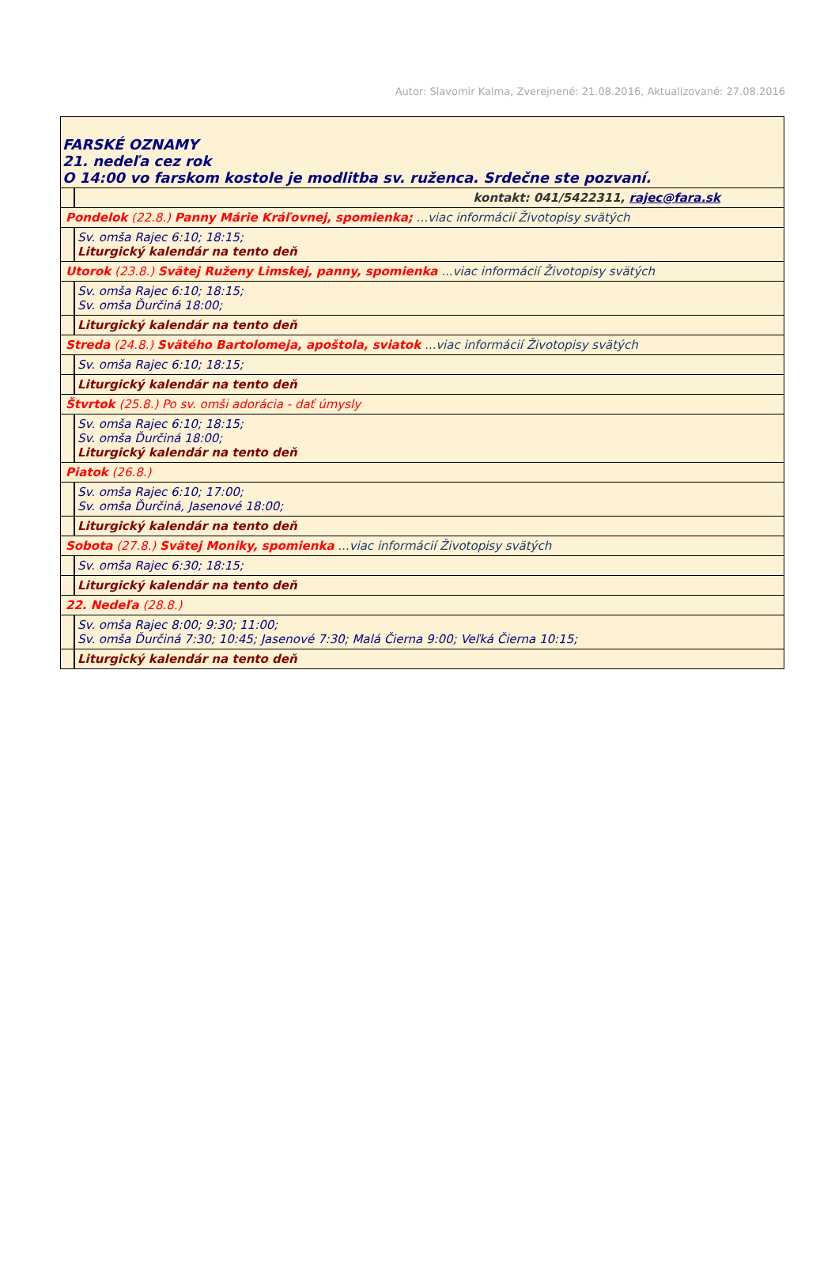Autor: Slavomir Kalma, Zverejnené: 21.08.2016, Aktualizované: 27.08.2016
| FARSKÉ OZNAMY 21. nedeľa cez rok O 14:00 vo farskom kostole je modlitba sv. ruženca. Srdečne ste pozvaní. | |
| | kontakt: 041/5422311, rajec@fara.sk |
| Pondelok (22.8.) Panny Márie Kráľovnej, spomienka; ...viac informácií Životopisy svätých | |
| | Sv. omša Rajec 6:10; 18:15; Liturgický kalendár na tento deň |
| Utorok (23.8.) Svätej Ruženy Limskej, panny, spomienka ...viac informácií Životopisy svätých | |
| | Sv. omša Rajec 6:10; 18:15; Sv. omša Ďurčiná 18:00; |
| | Liturgický kalendár na tento deň |
| Streda (24.8.) Svätého Bartolomeja, apoštola, sviatok ...viac informácií Životopisy svätých | |
| | Sv. omša Rajec 6:10; 18:15; |
| | Liturgický kalendár na tento deň |
| Štvrtok (25.8.) Po sv. omši adorácia - dať úmysly | |
| | Sv. omša Rajec 6:10; 18:15; Sv. omša Ďurčiná 18:00; Liturgický kalendár na tento deň |
| Piatok (26.8.) | |
| | Sv. omša Rajec 6:10; 17:00; Sv. omša Ďurčiná, Jasenové 18:00; |
| | Liturgický kalendár na tento deň |
| Sobota (27.8.) Svätej Moniky, spomienka ...viac informácií Životopisy svätých | |
| | Sv. omša Rajec 6:30; 18:15; |
| | Liturgický kalendár na tento deň |
| 22. Nedeľa (28.8.) | |
| | Sv. omša Rajec 8:00; 9:30; 11:00; Sv. omša Ďurčiná 7:30; 10:45; Jasenové 7:30; Malá Čierna 9:00; Veľká Čierna 10:15; |
| | Liturgický kalendár na tento deň |